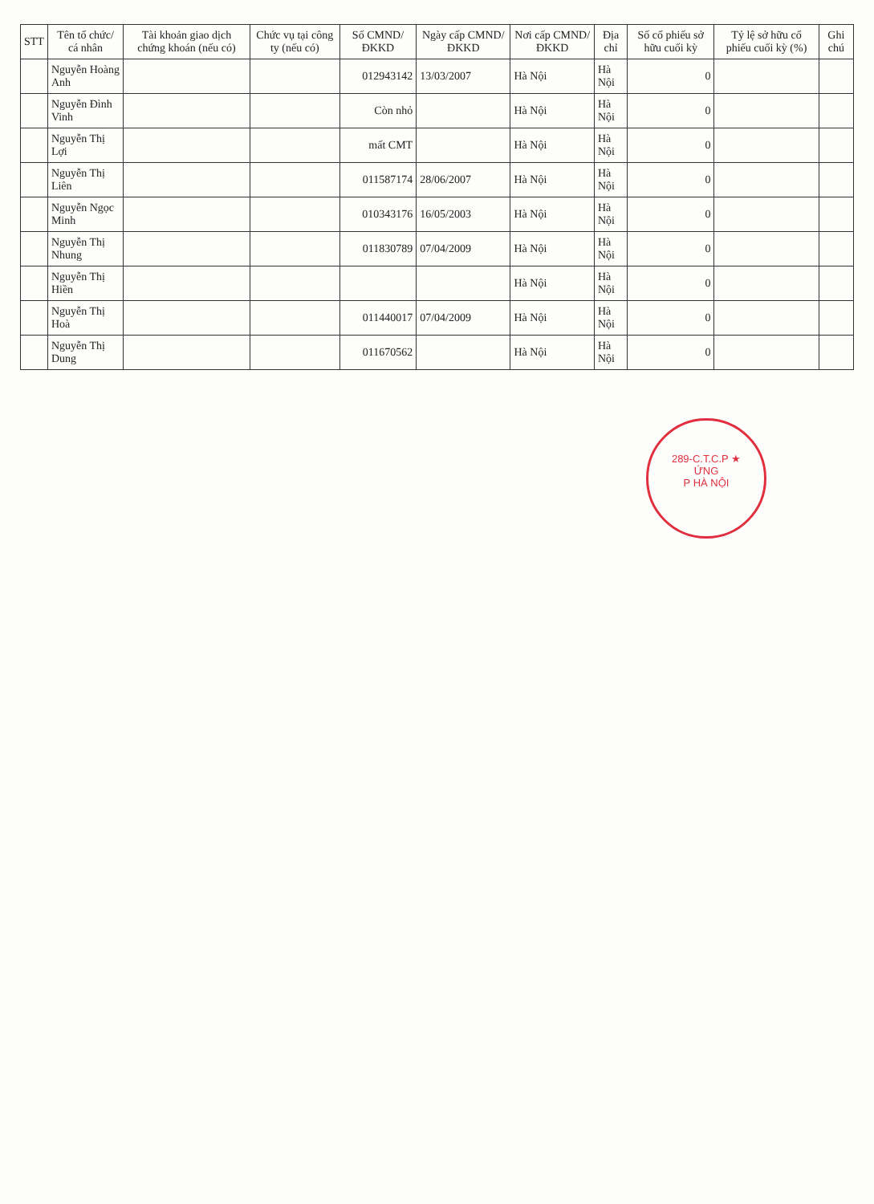| STT | Tên tổ chức/ cá nhân | Tài khoản giao dịch chứng khoán (nếu có) | Chức vụ tại công ty (nếu có) | Số CMND/ĐKKD | Ngày cấp CMND/ĐKKD | Nơi cấp CMND/ĐKKD | Địa chỉ | Số cổ phiếu sở hữu cuối kỳ | Tỷ lệ sở hữu cổ phiếu cuối kỳ (%) | Ghi chú |
| --- | --- | --- | --- | --- | --- | --- | --- | --- | --- | --- |
| | Nguyễn Hoàng Anh | | | 012943142 | 13/03/2007 | Hà Nội | Hà Nội | 0 | | |
| | Nguyễn Đình Vinh | | | Còn nhỏ | | Hà Nội | Hà Nội | 0 | | |
| | Nguyễn Thị Lợi | | | mất CMT | | Hà Nội | Hà Nội | 0 | | |
| | Nguyễn Thị Liên | | | 011587174 | 28/06/2007 | Hà Nội | Hà Nội | 0 | | |
| | Nguyễn Ngọc Minh | | | 010343176 | 16/05/2003 | Hà Nội | Hà Nội | 0 | | |
| | Nguyễn Thị Nhung | | | 011830789 | 07/04/2009 | Hà Nội | Hà Nội | 0 | | |
| | Nguyễn Thị Hiền | | | | | Hà Nội | Hà Nội | 0 | | |
| | Nguyễn Thị Hoà | | | 011440017 | 07/04/2009 | Hà Nội | Hà Nội | 0 | | |
| | Nguyễn Thị Dung | | | 011670562 | | Hà Nội | Hà Nội | 0 | | |
289-C.T.C.P ★
ỨNG
P HÀ NỘI